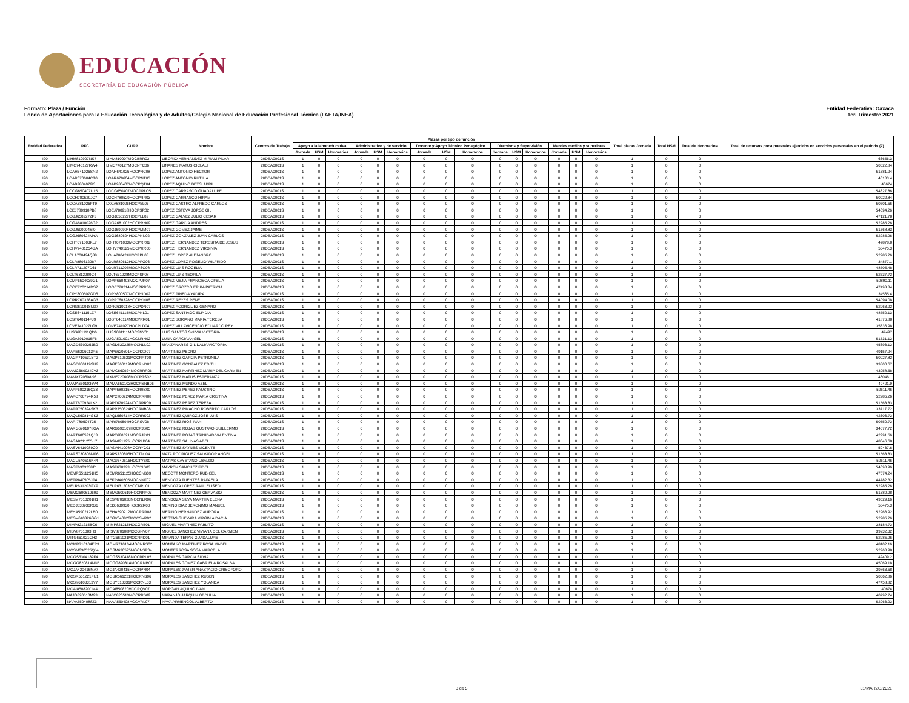EDUCACIÓN
SECRETARÍA DE EDUCACIÓN PÚBLICA
Entidad Federativa: Oaxaca
1er. Trimestre 2021
Formato: Plaza / Función
Fondo de Aportaciones para la Educación Tecnológica y de Adultos/Colegio Nacional de Educación Profesional Técnica (FAETA/INEA)
| Entidad Federativa | RFC | CURP | Nombre | Centros de Trabajo | Plazas por tipo de función | | | | | | | | | | | | | | | Total plazas Jornada | Total HSM | Total de Honorarios | Total de recursos presupuestales ejercidos en servicios personales en el periodo (2) |
| --- | --- | --- | --- | --- | --- | --- | --- | --- | --- | --- | --- | --- | --- | --- | --- | --- | --- | --- | --- | --- | --- | --- | --- |
| | | | | | Apoyo a la labor educativa | | | Administrativo y de servicio | | | Docente y Apoyo Técnico Pedagógico | | | Directivos y Supervisión | | | Mandos medios y superiores | | | | | | |
| | | | | | Jornada | HSM | Honorarios | Jornada | HSM | Honorarios | Jornada | HSM | Honorarios | Jornada | HSM | Honorarios | Jornada | HSM | Honorarios | | | | |
| I20 | LIHM810907NS7 | LIHM810907MOCBRR03 | LIBORIO HERNANDEZ MIRIAM PILAR | 20DEA0001S | 1 | 0 | 0 | 0 | 0 | 0 | 0 | 0 | 0 | 0 | 0 | 0 | 0 | 0 | 0 | 1 | 0 | 0 | 66656.3 |
| I20 | LIMC740127RW4 | LIMC740127MOCNTC06 | LINARES MATUS CICLALI | 20DEA0001S | 1 | 0 | 0 | 0 | 0 | 0 | 0 | 0 | 0 | 0 | 0 | 0 | 0 | 0 | 0 | 1 | 0 | 0 | 50022.84 |
| I20 | LOAH641025SN2 | LOAH641025HOCPNC08 | LOPEZ ANTONIO HECTOR | 20DEA0001S | 1 | 0 | 0 | 0 | 0 | 0 | 0 | 0 | 0 | 0 | 0 | 0 | 0 | 0 | 0 | 1 | 0 | 0 | 51681.94 |
| I20 | LOAR670604CT0 | LOAR670604MOCPNT05 | LOPEZ ANTONIO RUTILIA | 20DEA0001S | 1 | 0 | 0 | 0 | 0 | 0 | 0 | 0 | 0 | 0 | 0 | 0 | 0 | 0 | 0 | 1 | 0 | 0 | 46133.4 |
| I20 | LOAB9804079I3 | LOAB980407MOCPQT04 | LOPEZ AQUINO BETSI ABRIL | 20DEA0001S | 1 | 0 | 0 | 0 | 0 | 0 | 0 | 0 | 0 | 0 | 0 | 0 | 0 | 0 | 0 | 1 | 0 | 0 | 40674 |
| I20 | LOCG650407U15 | LOCG650407MOCPRD05 | LOPEZ CARRASCO GUADALUPE | 20DEA0001S | 1 | 0 | 0 | 0 | 0 | 0 | 0 | 0 | 0 | 0 | 0 | 0 | 0 | 0 | 0 | 1 | 0 | 0 | 54827.86 |
| I20 | LOCH780529JC7 | LOCH780529HOCPRR03 | LOPEZ CARRASCO HIRAM | 20DEA0001S | 1 | 0 | 0 | 0 | 0 | 0 | 0 | 0 | 0 | 0 | 0 | 0 | 0 | 0 | 0 | 1 | 0 | 0 | 50022.84 |
| I20 | LOCA681026FT9 | LXCA681026HOCPSL06 | LOPEZ CASTRO ALFREDO CARLOS | 20DEA0001S | 1 | 0 | 0 | 0 | 0 | 0 | 0 | 0 | 0 | 0 | 0 | 0 | 0 | 0 | 0 | 1 | 0 | 0 | 50701.56 |
| I20 | LOEJ780918PB8 | LOEJ780918HOCPSR02 | LOPEZ ESTEVA JORGE GIL | 20DEA0001S | 1 | 0 | 0 | 0 | 0 | 0 | 0 | 0 | 0 | 0 | 0 | 0 | 0 | 0 | 0 | 1 | 0 | 0 | 54094.26 |
| I20 | LOGJ6502272F3 | LOGJ650227HOCPLL02 | LOPEZ GALVEZ JULIO CESAR | 20DEA0001S | 1 | 0 | 0 | 0 | 0 | 0 | 0 | 0 | 0 | 0 | 0 | 0 | 0 | 0 | 0 | 1 | 0 | 0 | 47121.78 |
| I20 | LOGA6810026G2 | LOGA681002HOCPRN09 | LOPEZ GARCIA ANDRES | 20DEA0001S | 1 | 0 | 0 | 0 | 0 | 0 | 0 | 0 | 0 | 0 | 0 | 0 | 0 | 0 | 0 | 1 | 0 | 0 | 52285.26 |
| I20 | LOGJ590904SI0 | LOGJ590904HOCPMM07 | LOPEZ GOMEZ JAIME | 20DEA0001S | 1 | 0 | 0 | 0 | 0 | 0 | 0 | 0 | 0 | 0 | 0 | 0 | 0 | 0 | 0 | 1 | 0 | 0 | 51568.83 |
| I20 | LOGJ680624MYA | LOGJ680624HOCPNN02 | LOPEZ GONZALEZ JUAN CARLOS | 20DEA0001S | 1 | 0 | 0 | 0 | 0 | 0 | 0 | 0 | 0 | 0 | 0 | 0 | 0 | 0 | 0 | 1 | 0 | 0 | 52285.26 |
| I20 | LOHT671003KL7 | LOHT671003MOCPRR02 | LOPEZ HERNANDEZ TERESITA DE JESUS | 20DEA0001S | 1 | 0 | 0 | 0 | 0 | 0 | 0 | 0 | 0 | 0 | 0 | 0 | 0 | 0 | 0 | 1 | 0 | 0 | 47878.8 |
| I20 | LOHV7401254GA | LOHV740125MOCPRR00 | LOPEZ HERNANDEZ VIRGINIA | 20DEA0001S | 1 | 0 | 0 | 0 | 0 | 0 | 0 | 0 | 0 | 0 | 0 | 0 | 0 | 0 | 0 | 1 | 0 | 0 | 50475.3 |
| I20 | LOLA700424Q88 | LOLA700424HOCPPL03 | LOPEZ LOPEZ ALEJANDRO | 20DEA0001S | 1 | 0 | 0 | 0 | 0 | 0 | 0 | 0 | 0 | 0 | 0 | 0 | 0 | 0 | 0 | 1 | 0 | 0 | 52285.26 |
| I20 | LOLR880612287 | LOLR880612HOCPPG06 | LOPEZ LOPEZ ROGELIO WILFRIDO | 20DEA0001S | 1 | 0 | 0 | 0 | 0 | 0 | 0 | 0 | 0 | 0 | 0 | 0 | 0 | 0 | 0 | 1 | 0 | 0 | 34877.1 |
| I20 | LOLR711207D61 | LOLR711207MOCPSC08 | LOPEZ LUIS ROCELIA | 20DEA0001S | 1 | 0 | 0 | 0 | 0 | 0 | 0 | 0 | 0 | 0 | 0 | 0 | 0 | 0 | 0 | 1 | 0 | 0 | 48705.48 |
| I20 | LOLT6312289C4 | LOLT631228MOCPSF08 | LOPEZ LUIS TEOFILA | 20DEA0001S | 1 | 0 | 0 | 0 | 0 | 0 | 0 | 0 | 0 | 0 | 0 | 0 | 0 | 0 | 0 | 1 | 0 | 0 | 52737.72 |
| I20 | LOMF6504039G1 | LOMF650403MOCPJR07 | LOPEZ MEJIA FRANCISCA OFELIA | 20DEA0001S | 1 | 0 | 0 | 0 | 0 | 0 | 0 | 0 | 0 | 0 | 0 | 0 | 0 | 0 | 0 | 1 | 0 | 0 | 50890.11 |
| I20 | LOOE720214DS2 | LOOE720214MOCPRR06 | LOPEZ OROZCO ERIKA PATRICIA | 20DEA0001S | 1 | 0 | 0 | 0 | 0 | 0 | 0 | 0 | 0 | 0 | 0 | 0 | 0 | 0 | 0 | 1 | 0 | 0 | 47498.84 |
| I20 | LOPY800507GD6 | LOPY800507MOCPND02 | LOPEZ PINEDA YADIRA | 20DEA0001S | 1 | 0 | 0 | 0 | 0 | 0 | 0 | 0 | 0 | 0 | 0 | 0 | 0 | 0 | 0 | 1 | 0 | 0 | 34565.4 |
| I20 | LORR760328AG3 | LORR760328HOCPYN06 | LOPEZ REYES RENE | 20DEA0001S | 1 | 0 | 0 | 0 | 0 | 0 | 0 | 0 | 0 | 0 | 0 | 0 | 0 | 0 | 0 | 1 | 0 | 0 | 54094.08 |
| I20 | LORG610918UD7 | LORG610918HOCPDN07 | LOPEZ RODRIGUEZ GENARO | 20DEA0001S | 1 | 0 | 0 | 0 | 0 | 0 | 0 | 0 | 0 | 0 | 0 | 0 | 0 | 0 | 0 | 1 | 0 | 0 | 52963.92 |
| I20 | LOSE641115LZ7 | LOSE641115MOCPNL01 | LOPEZ SANTIAGO ELPIDIA | 20DEA0001S | 1 | 0 | 0 | 0 | 0 | 0 | 0 | 0 | 0 | 0 | 0 | 0 | 0 | 0 | 0 | 1 | 0 | 0 | 48752.13 |
| I20 | LOST640114FJ9 | LOST640114MOCPRR01 | LOPEZ SORIANO MARIA TERESA | 20DEA0001S | 1 | 0 | 0 | 0 | 0 | 0 | 0 | 0 | 0 | 0 | 0 | 0 | 0 | 0 | 0 | 1 | 0 | 0 | 41876.88 |
| I20 | LOVE741027LG9 | LOVE741027HOCPLD04 | LOPEZ VILLAVICENCIO EDUARDO REY | 20DEA0001S | 1 | 0 | 0 | 0 | 0 | 0 | 0 | 0 | 0 | 0 | 0 | 0 | 0 | 0 | 0 | 1 | 0 | 0 | 35836.98 |
| I20 | LUSS681111QD6 | LUSS681111MOCSNY01 | LUIS SANTOS SYLVIA VICTORIA | 20DEA0001S | 1 | 0 | 0 | 0 | 0 | 0 | 0 | 0 | 0 | 0 | 0 | 0 | 0 | 0 | 0 | 1 | 0 | 0 | 47497 |
| I20 | LUGA5910015F6 | LUGA591001HOCNRN02 | LUNA GARCIA ANGEL | 20DEA0001S | 1 | 0 | 0 | 0 | 0 | 0 | 0 | 0 | 0 | 0 | 0 | 0 | 0 | 0 | 0 | 1 | 0 | 0 | 51531.12 |
| I20 | MAGD530225JB0 | MAGD530225MOCNLL02 | MANZANARES GIL DALIA VICTORIA | 20DEA0001S | 1 | 0 | 0 | 0 | 0 | 0 | 0 | 0 | 0 | 0 | 0 | 0 | 0 | 0 | 0 | 1 | 0 | 0 | 45693.12 |
| I20 | MAPE6206013R5 | MAPE620601HOCRXD07 | MARTINEZ PEDRO | 20DEA0001S | 1 | 0 | 0 | 0 | 0 | 0 | 0 | 0 | 0 | 0 | 0 | 0 | 0 | 0 | 0 | 1 | 0 | 0 | 49157.94 |
| I20 | MAGP710531ST2 | MAGP710531MOCRRT08 | MARTINEZ GARCIA PETRONILA | 20DEA0001S | 1 | 0 | 0 | 0 | 0 | 0 | 0 | 0 | 0 | 0 | 0 | 0 | 0 | 0 | 0 | 1 | 0 | 0 | 50927.82 |
| I20 | MAGE860119SH2 | MAGE860119MOCRND02 | MARTINEZ GONZALEZ EDITH | 20DEA0001S | 1 | 0 | 0 | 0 | 0 | 0 | 0 | 0 | 0 | 0 | 0 | 0 | 0 | 0 | 0 | 1 | 0 | 0 | 39800.67 |
| I20 | MAMC6609242V3 | MAMC660924MOCRRR06 | MARTINEZ MARTINEZ MARIA DEL CARMEN | 20DEA0001S | 1 | 0 | 0 | 0 | 0 | 0 | 0 | 0 | 0 | 0 | 0 | 0 | 0 | 0 | 0 | 1 | 0 | 0 | 43958.58 |
| I20 | MAMX720608I93 | MXME720608MOCRTS02 | MARTINEZ MATUS ESPERANZA | 20DEA0001S | 1 | 0 | 0 | 0 | 0 | 0 | 0 | 0 | 0 | 0 | 0 | 0 | 0 | 0 | 0 | 1 | 0 | 0 | 46046.1 |
| I20 | MAMA6501036V4 | MAMA650103HOCRSNB06 | MARTINEZ MUNDO ABEL | 20DEA0001S | 1 | 0 | 0 | 0 | 0 | 0 | 0 | 0 | 0 | 0 | 0 | 0 | 0 | 0 | 0 | 1 | 0 | 0 | 49421.9 |
| I20 | MAPF580215Q33 | MAPF580215HOCRRS00 | MARTINEZ PEREZ FAUSTINO | 20DEA0001S | 1 | 0 | 0 | 0 | 0 | 0 | 0 | 0 | 0 | 0 | 0 | 0 | 0 | 0 | 0 | 1 | 0 | 0 | 52511.46 |
| I20 | MAPC700724R58 | MAPC700724MOCRRR08 | MARTINEZ PEREZ MARIA CRISTINA | 20DEA0001S | 1 | 0 | 0 | 0 | 0 | 0 | 0 | 0 | 0 | 0 | 0 | 0 | 0 | 0 | 0 | 1 | 0 | 0 | 52285.26 |
| I20 | MAPT670924LK2 | MAPT670924MOCRRR09 | MARTINEZ PEREZ TEREZA | 20DEA0001S | 1 | 0 | 0 | 0 | 0 | 0 | 0 | 0 | 0 | 0 | 0 | 0 | 0 | 0 | 0 | 1 | 0 | 0 | 51568.83 |
| I20 | MAPR750324SK3 | MAPR750324HOCRNB08 | MARTINEZ PINACHO ROBERTO CARLOS | 20DEA0001S | 1 | 0 | 0 | 0 | 0 | 0 | 0 | 0 | 0 | 0 | 0 | 0 | 0 | 0 | 0 | 1 | 0 | 0 | 33717.72 |
| I20 | MAQL560814GK3 | MAQL560814HOCRRS03 | MARTINEZ QUIROZ JOSE LUIS | 20DEA0001S | 1 | 0 | 0 | 0 | 0 | 0 | 0 | 0 | 0 | 0 | 0 | 0 | 0 | 0 | 0 | 1 | 0 | 0 | 42306.72 |
| I20 | MARI780504T25 | MARI780504HOCRSV08 | MARTINEZ RIOS IVAN | 20DEA0001S | 1 | 0 | 0 | 0 | 0 | 0 | 0 | 0 | 0 | 0 | 0 | 0 | 0 | 0 | 0 | 1 | 0 | 0 | 50550.72 |
| I20 | MARG6901078GA | MARG690107HOCRJS05 | MARTINEZ ROJAS GUSTAVO GUILLERMO | 20DEA0001S | 1 | 0 | 0 | 0 | 0 | 0 | 0 | 0 | 0 | 0 | 0 | 0 | 0 | 0 | 0 | 1 | 0 | 0 | 34077.72 |
| I20 | MART680521QJ3 | MART680521MOCRJR01 | MARTINEZ ROJAS TRINIDAD VALENTINA | 20DEA0001S | 1 | 0 | 0 | 0 | 0 | 0 | 0 | 0 | 0 | 0 | 0 | 0 | 0 | 0 | 0 | 1 | 0 | 0 | 42991.56 |
| I20 | MASA8211255H7 | MASA821125HOCRLB04 | MARTINEZ SALINAS ABEL | 20DEA0001S | 1 | 0 | 0 | 0 | 0 | 0 | 0 | 0 | 0 | 0 | 0 | 0 | 0 | 0 | 0 | 1 | 0 | 0 | 48646.68 |
| I20 | MASV6410089C0 | MASV641008HOCRYC01 | MARTINEZ SAYNES VICENTE | 20DEA0001S | 1 | 0 | 0 | 0 | 0 | 0 | 0 | 0 | 0 | 0 | 0 | 0 | 0 | 0 | 0 | 1 | 0 | 0 | 50437.6 |
| I20 | MARS730806MF6 | MARS730806HOCTDL04 | MATA RODRIGUEZ SALVADOR ANGEL | 20DEA0001S | 1 | 0 | 0 | 0 | 0 | 0 | 0 | 0 | 0 | 0 | 0 | 0 | 0 | 0 | 0 | 1 | 0 | 0 | 51568.83 |
| I20 | MACU540516K44 | MACU540516HOCTYB00 | MATIAS CAYETANO UBALDO | 20DEA0001S | 1 | 0 | 0 | 0 | 0 | 0 | 0 | 0 | 0 | 0 | 0 | 0 | 0 | 0 | 0 | 1 | 0 | 0 | 52511.46 |
| I20 | MASF6303238T1 | MASF630323HOCYND03 | MAYREN SANCHEZ FIDEL | 20DEA0001S | 1 | 0 | 0 | 0 | 0 | 0 | 0 | 0 | 0 | 0 | 0 | 0 | 0 | 0 | 0 | 1 | 0 | 0 | 54093.96 |
| I20 | MEMR6511251H5 | MEMR651125HOCCNB09 | MECOTT MONTERO RUBICEL | 20DEA0001S | 1 | 0 | 0 | 0 | 0 | 0 | 0 | 0 | 0 | 0 | 0 | 0 | 0 | 0 | 0 | 1 | 0 | 0 | 47574.24 |
| I20 | MEFR840505JP4 | MEFR840505MOCNNF07 | MENDOZA FUENTES RAFAELA | 20DEA0001S | 1 | 0 | 0 | 0 | 0 | 0 | 0 | 0 | 0 | 0 | 0 | 0 | 0 | 0 | 0 | 1 | 0 | 0 | 44782.32 |
| I20 | MELR631203GX9 | MELR631203HOCNPL01 | MENDOZA LOPEZ RAUL ELISEO | 20DEA0001S | 1 | 0 | 0 | 0 | 0 | 0 | 0 | 0 | 0 | 0 | 0 | 0 | 0 | 0 | 0 | 1 | 0 | 0 | 52285.26 |
| I20 | MEMG500619699 | MEMG500619HOCNRR03 | MENDOZA MARTINEZ GERVASIO | 20DEA0001S | 1 | 0 | 0 | 0 | 0 | 0 | 0 | 0 | 0 | 0 | 0 | 0 | 0 | 0 | 0 | 1 | 0 | 0 | 51380.28 |
| I20 | MESM7010201H1 | MESM701020MOCNLR06 | MENDOZA SILVA MARTHA ELENA | 20DEA0001S | 1 | 0 | 0 | 0 | 0 | 0 | 0 | 0 | 0 | 0 | 0 | 0 | 0 | 0 | 0 | 1 | 0 | 0 | 49529.16 |
| I20 | MEDJ630930RG6 | MEDJ630930HOCRZR00 | MERINO DIAZ JERONIMO MANUEL | 20DEA0001S | 1 | 0 | 0 | 0 | 0 | 0 | 0 | 0 | 0 | 0 | 0 | 0 | 0 | 0 | 0 | 1 | 0 | 0 | 50475.3 |
| I20 | MEHA590212LB0 | MEHA590212MOCRRR08 | MERINO HERNANDEZ AURORA | 20DEA0001S | 1 | 0 | 0 | 0 | 0 | 0 | 0 | 0 | 0 | 0 | 0 | 0 | 0 | 0 | 0 | 1 | 0 | 0 | 52963.92 |
| I20 | MEGV640826GG1 | MEGV640826MOCSVR02 | MESTAS GUEVARA VIRGINIA DACIA | 20DEA0001S | 1 | 0 | 0 | 0 | 0 | 0 | 0 | 0 | 0 | 0 | 0 | 0 | 0 | 0 | 0 | 1 | 0 | 0 | 52285.26 |
| I20 | MIMP821215BC6 | MIMP821215HOCGRB01 | MIGUEL MARTINEZ PABLITO | 20DEA0001S | 1 | 0 | 0 | 0 | 0 | 0 | 0 | 0 | 0 | 0 | 0 | 0 | 0 | 0 | 0 | 1 | 0 | 0 | 38184.72 |
| I20 | MISV8701083H3 | MISV870108MOCGNV07 | MIGUEL SANCHEZ VIVIANA DEL CARMEN | 20DEA0001S | 1 | 0 | 0 | 0 | 0 | 0 | 0 | 0 | 0 | 0 | 0 | 0 | 0 | 0 | 0 | 1 | 0 | 0 | 39232.32 |
| I20 | MITG661021CH3 | MITG661021MOCRRD01 | MIRANDA TERAN GUADALUPE | 20DEA0001S | 1 | 0 | 0 | 0 | 0 | 0 | 0 | 0 | 0 | 0 | 0 | 0 | 0 | 0 | 0 | 1 | 0 | 0 | 52285.26 |
| I20 | MOMR710104EP3 | MOMR710104MOCNRS02 | MONTAÑO MARTINEZ ROSA MADEL | 20DEA0001S | 1 | 0 | 0 | 0 | 0 | 0 | 0 | 0 | 0 | 0 | 0 | 0 | 0 | 0 | 0 | 1 | 0 | 0 | 48102.16 |
| I20 | MOSM630525QJ4 | MOSM630525MOCNSR04 | MONTERROSA SOSA MARCELA | 20DEA0001S | 1 | 0 | 0 | 0 | 0 | 0 | 0 | 0 | 0 | 0 | 0 | 0 | 0 | 0 | 0 | 1 | 0 | 0 | 52963.98 |
| I20 | MOGS5304189F4 | MOGS530418MOCRRL05 | MORALES GARCIA SILVIA | 20DEA0001S | 1 | 0 | 0 | 0 | 0 | 0 | 0 | 0 | 0 | 0 | 0 | 0 | 0 | 0 | 0 | 1 | 0 | 0 | 42409.2 |
| I20 | MOGG820814NN5 | MOGG820814MOCRMB07 | MORALES GOMEZ GABRIELA ROSALBA | 20DEA0001S | 1 | 0 | 0 | 0 | 0 | 0 | 0 | 0 | 0 | 0 | 0 | 0 | 0 | 0 | 0 | 1 | 0 | 0 | 45069.18 |
| I20 | MOJA420415MA7 | MOJA420415HOCRVN04 | MORALES JAVIER ANASTACIO CRISOFORO | 20DEA0001S | 1 | 0 | 0 | 0 | 0 | 0 | 0 | 0 | 0 | 0 | 0 | 0 | 0 | 0 | 0 | 1 | 0 | 0 | 39863.58 |
| I20 | MOSR561221FU1 | MOSR561221HOCRNB06 | MORALES SANCHEZ RUBEN | 20DEA0001S | 1 | 0 | 0 | 0 | 0 | 0 | 0 | 0 | 0 | 0 | 0 | 0 | 0 | 0 | 0 | 1 | 0 | 0 | 50062.86 |
| I20 | MOSY6103313Y7 | MOSY610331MOCRNL03 | MORALES SANCHEZ YOLANDA | 20DEA0001S | 1 | 0 | 0 | 0 | 0 | 0 | 0 | 0 | 0 | 0 | 0 | 0 | 0 | 0 | 0 | 1 | 0 | 0 | 47458.82 |
| I20 | MOAI850820DM4 | MOAI850820HOCRQV07 | MORGAN AQUINO IVAN | 20DEA0001S | 1 | 0 | 0 | 0 | 0 | 0 | 0 | 0 | 0 | 0 | 0 | 0 | 0 | 0 | 0 | 1 | 0 | 0 | 40674 |
| I20 | NAJO820513M93 | NAJO820513MOCRRB09 | NARANJO JARQUIN OBDULIA | 20DEA0001S | 1 | 0 | 0 | 0 | 0 | 0 | 0 | 0 | 0 | 0 | 0 | 0 | 0 | 0 | 0 | 1 | 0 | 0 | 40792.74 |
| I20 | NAAA5504088Z3 | NAAA550408HOCVRL07 | NAVA ARMENGOL ALBERTO | 20DEA0001S | 1 | 0 | 0 | 0 | 0 | 0 | 0 | 0 | 0 | 0 | 0 | 0 | 0 | 0 | 0 | 1 | 0 | 0 | 52963.92 |
3 de 5 31/MARZO/2021